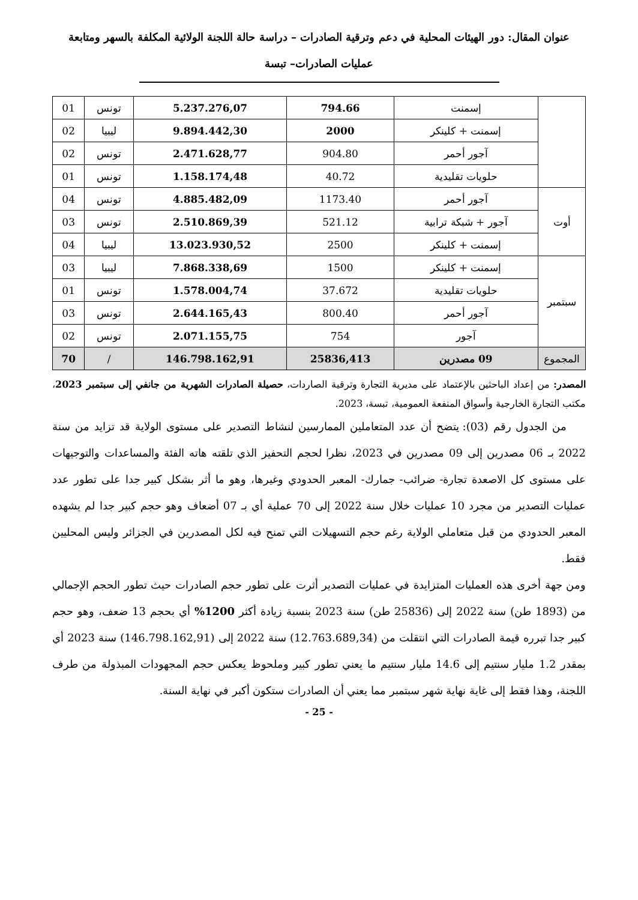عنوان المقال: دور الهيئات المحلية في دعم وترقية الصادرات – دراسة حالة اللجنة الولائية المكلفة بالسهر ومتابعة عمليات الصادرات– تبسة
| | إسمنت | 794.66 | 5.237.276,07 | تونس | 01 |
| | إسمنت + كلينكر | 2000 | 9.894.442,30 | ليبيا | 02 |
| | آجور أحمر | 904.80 | 2.471.628,77 | تونس | 02 |
| | حلويات تقليدية | 40.72 | 1.158.174,48 | تونس | 01 |
| أوت | آجور أحمر | 1173.40 | 4.885.482,09 | تونس | 04 |
| | آجور + شبكة ترابية | 521.12 | 2.510.869,39 | تونس | 03 |
| | إسمنت + كلينكر | 2500 | 13.023.930,52 | ليبيا | 04 |
| سبتمبر | إسمنت + كلينكر | 1500 | 7.868.338,69 | ليبيا | 03 |
| | حلويات تقليدية | 37.672 | 1.578.004,74 | تونس | 01 |
| | آجور أحمر | 800.40 | 2.644.165,43 | تونس | 03 |
| | آجور | 754 | 2.071.155,75 | تونس | 02 |
| المجموع | 09 مصدرين | 25836,413 | 146.798.162,91 | / | 70 |
المصدر: من إعداد الباحثين بالإعتماد على مديرية التجارة وترقية الصاردات، حصيلة الصادرات الشهرية من جانفي إلى سبتمبر 2023، مكتب التجارة الخارجية وأسواق المنفعة العمومية، تبسة، 2023.
من الجدول رقم (03): يتضح أن عدد المتعاملين الممارسين لنشاط التصدير على مستوى الولاية قد تزايد من سنة 2022 بـ 06 مصدرين إلى 09 مصدرين في 2023، نظرا لحجم التحفيز الذي تلقته هاته الفئة والمساعدات والتوجيهات على مستوى كل الاصعدة تجارة- ضرائب- جمارك- المعبر الحدودي وغيرها، وهو ما أثر بشكل كبير جدا على تطور عدد عمليات التصدير من مجرد 10 عمليات خلال سنة 2022 إلى 70 عملية أي بـ 07 أضعاف وهو حجم كبير جدا لم يشهده المعبر الحدودي من قبل متعاملي الولاية رغم حجم التسهيلات التي تمنح فيه لكل المصدرين في الجزائر وليس المحليين فقط.
ومن جهة أخرى هذه العمليات المتزايدة في عمليات التصدير أثرت على تطور حجم الصادرات حيث تطور الحجم الإجمالي من (1893 طن) سنة 2022 إلى (25836 طن) سنة 2023 بنسبة زيادة أكثر 1200% أي بحجم 13 ضعف، وهو حجم كبير جدا تبرره قيمة الصادرات التي انتقلت من (12.763.689,34) سنة 2022 إلى (146.798.162,91) سنة 2023 أي بمقدر 1.2 مليار سنتيم إلى 14.6 مليار سنتيم ما يعني تطور كبير وملحوظ يعكس حجم المجهودات المبذولة من طرف اللجنة، وهذا فقط إلى غاية نهاية شهر سبتمبر مما يعني أن الصادرات ستكون أكبر في نهاية السنة.
- 25 -